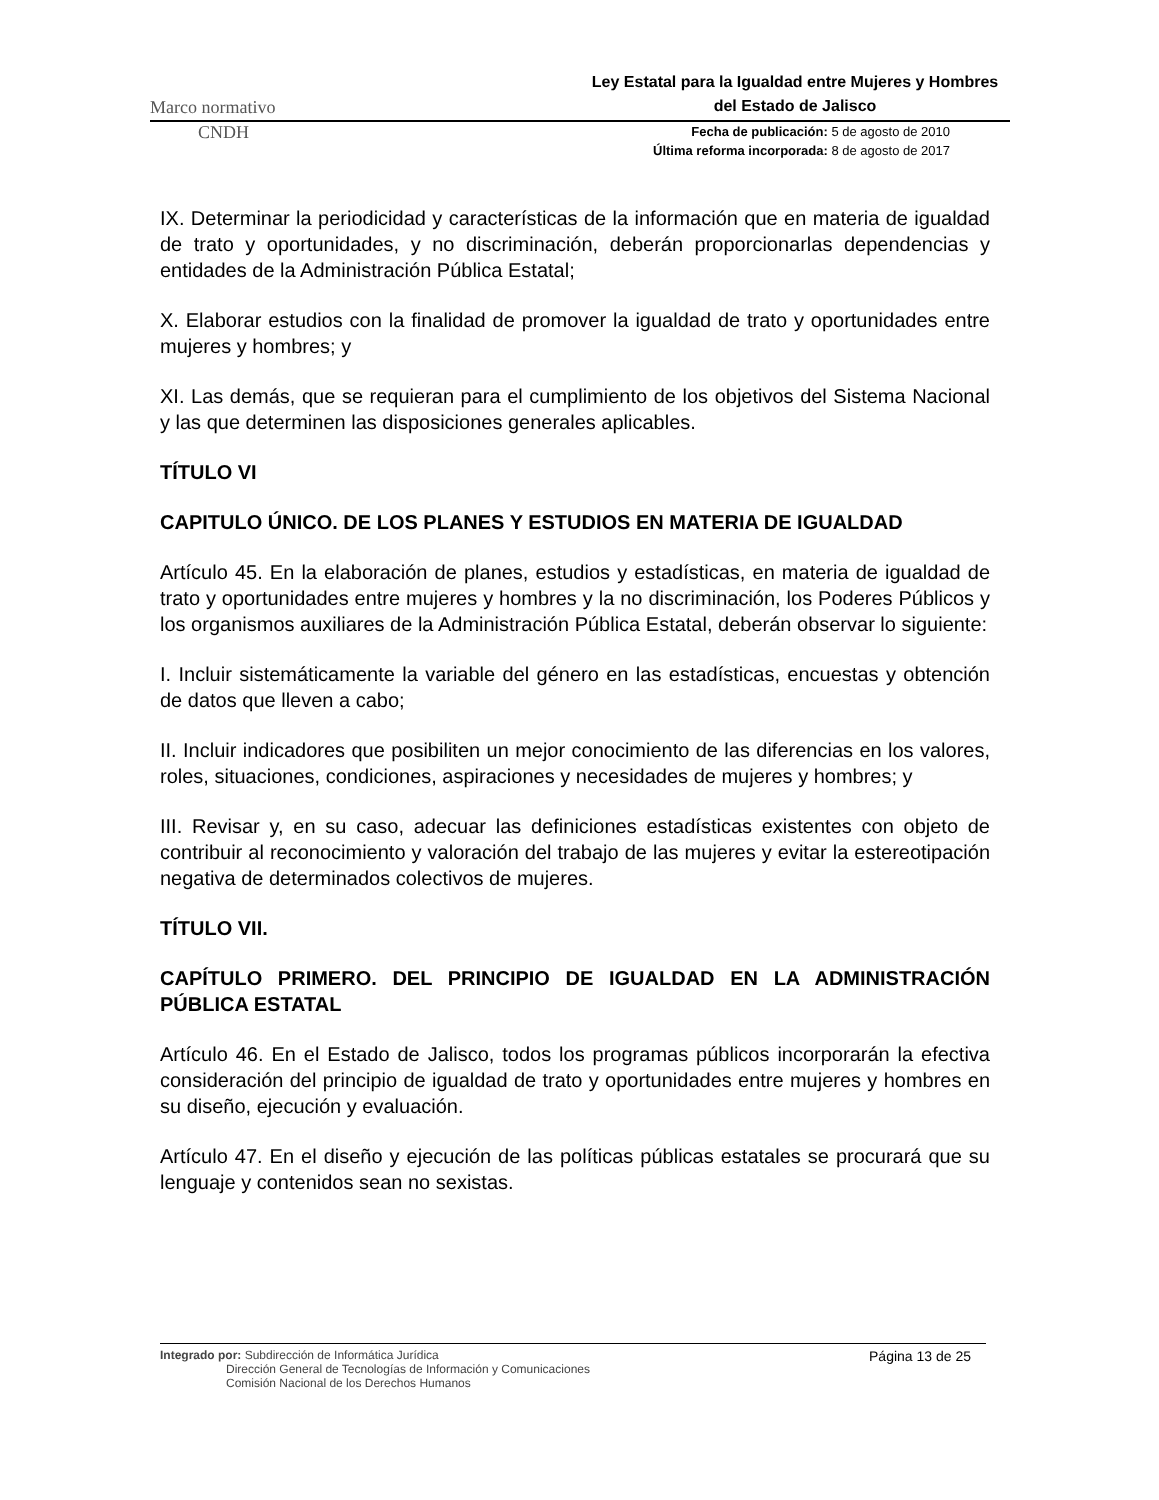Marco normativo Ley Estatal para la Igualdad entre Mujeres y Hombres
del Estado de Jalisco
CNDH Fecha de publicación: 5 de agosto de 2010
Última reforma incorporada: 8 de agosto de 2017
IX. Determinar la periodicidad y características de la información que en materia de igualdad de trato y oportunidades, y no discriminación, deberán proporcionarlas dependencias y entidades de la Administración Pública Estatal;
X. Elaborar estudios con la finalidad de promover la igualdad de trato y oportunidades entre mujeres y hombres; y
XI. Las demás, que se requieran para el cumplimiento de los objetivos del Sistema Nacional y las que determinen las disposiciones generales aplicables.
TÍTULO VI
CAPITULO ÚNICO. DE LOS PLANES Y ESTUDIOS EN MATERIA DE IGUALDAD
Artículo 45. En la elaboración de planes, estudios y estadísticas, en materia de igualdad de trato y oportunidades entre mujeres y hombres y la no discriminación, los Poderes Públicos y los organismos auxiliares de la Administración Pública Estatal, deberán observar lo siguiente:
I. Incluir sistemáticamente la variable del género en las estadísticas, encuestas y obtención de datos que lleven a cabo;
II. Incluir indicadores que posibiliten un mejor conocimiento de las diferencias en los valores, roles, situaciones, condiciones, aspiraciones y necesidades de mujeres y hombres; y
III. Revisar y, en su caso, adecuar las definiciones estadísticas existentes con objeto de contribuir al reconocimiento y valoración del trabajo de las mujeres y evitar la estereotipación negativa de determinados colectivos de mujeres.
TÍTULO VII.
CAPÍTULO PRIMERO. DEL PRINCIPIO DE IGUALDAD EN LA ADMINISTRACIÓN PÚBLICA ESTATAL
Artículo 46. En el Estado de Jalisco, todos los programas públicos incorporarán la efectiva consideración del principio de igualdad de trato y oportunidades entre mujeres y hombres en su diseño, ejecución y evaluación.
Artículo 47. En el diseño y ejecución de las políticas públicas estatales se procurará que su lenguaje y contenidos sean no sexistas.
Integrado por: Subdirección de Informática Jurídica
Dirección General de Tecnologías de Información y Comunicaciones
Comisión Nacional de los Derechos Humanos
Página 13 de 25